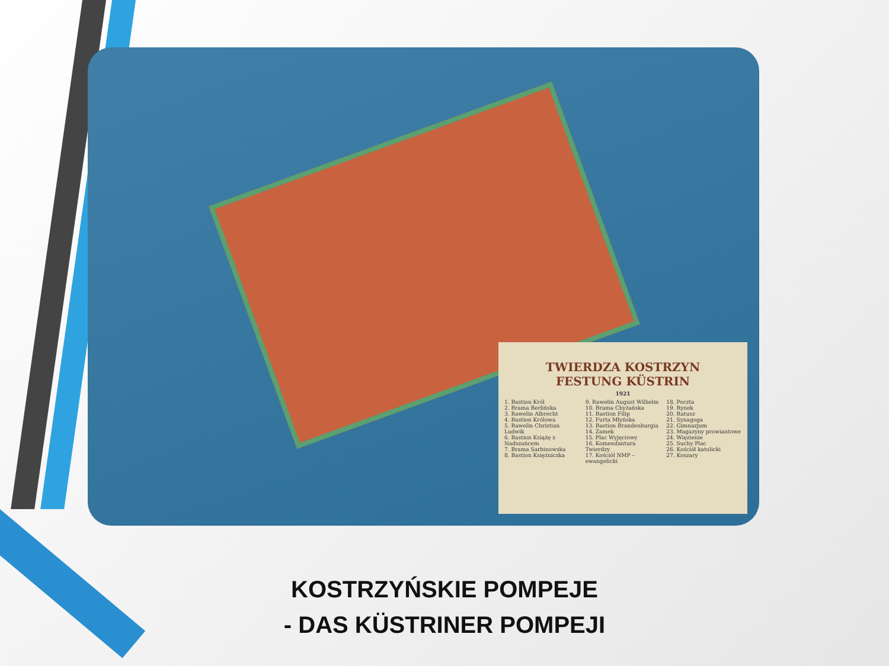TWIERDZA KOSTRZYN
FESTUNG KÜSTRIN
1921
1. Bastion Król
2. Brama Berlińska
3. Rawelin Albrecht
4. Bastion Królowa
5. Rawelin Christian Ludwik
6. Bastion Książę z Nadszańcem
7. Brama Sarbinowska
8. Bastion Księżniczka
9. Rawelin August Wilhelm
10. Brama Chyżańska
11. Bastion Filip
12. Furta Młyńska
13. Bastion Brandenburgia
14. Zamek
15. Plac Wyjęciowy
16. Komendantura Twierdzy
17. Kościół NMP – ewangelicki
18. Poczta
19. Rynek
20. Ratusz
21. Synagoga
22. Gimnazjum
23. Magazyny prowiantowe
24. Więzienie
25. Suchy Plac
26. Kościół katolicki
27. Koszary
KOSTRZYŃSKIE POMPEJE
- DAS KÜSTRINER POMPEJI